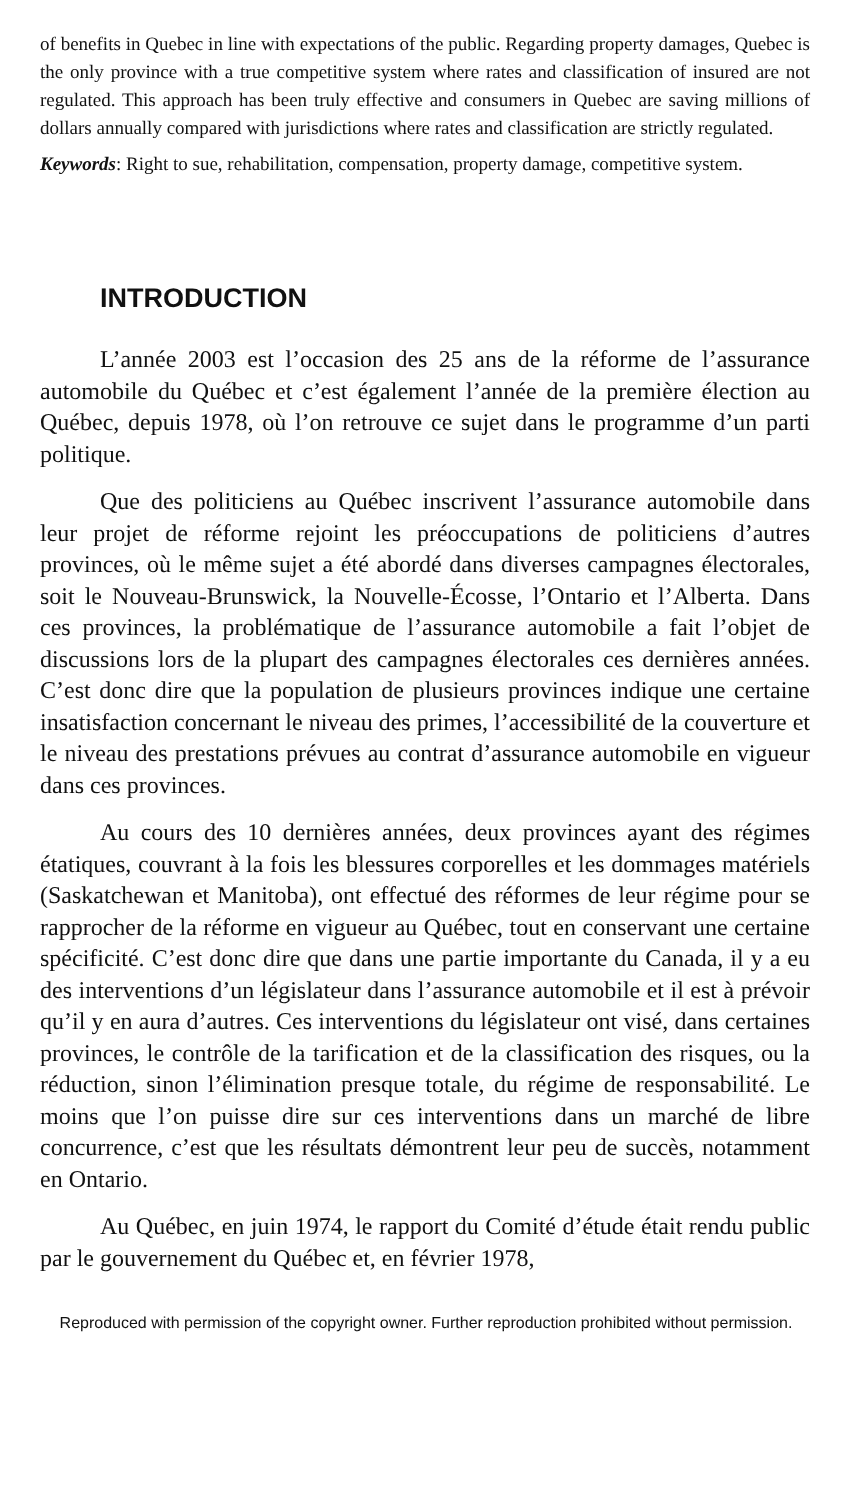of benefits in Quebec in line with expectations of the public. Regarding property damages, Quebec is the only province with a true competitive system where rates and classification of insured are not regulated. This approach has been truly effective and consumers in Quebec are saving millions of dollars annually compared with jurisdictions where rates and classification are strictly regulated.
Keywords: Right to sue, rehabilitation, compensation, property damage, competitive system.
INTRODUCTION
L’année 2003 est l’occasion des 25 ans de la réforme de l’assurance automobile du Québec et c’est également l’année de la première élection au Québec, depuis 1978, où l’on retrouve ce sujet dans le programme d’un parti politique.
Que des politiciens au Québec inscrivent l’assurance automobile dans leur projet de réforme rejoint les préoccupations de politiciens d’autres provinces, où le même sujet a été abordé dans diverses campagnes électorales, soit le Nouveau-Brunswick, la Nouvelle-Écosse, l’Ontario et l’Alberta. Dans ces provinces, la problématique de l’assurance automobile a fait l’objet de discussions lors de la plupart des campagnes électorales ces dernières années. C’est donc dire que la population de plusieurs provinces indique une certaine insatisfaction concernant le niveau des primes, l’accessibilité de la couverture et le niveau des prestations prévues au contrat d’assurance automobile en vigueur dans ces provinces.
Au cours des 10 dernières années, deux provinces ayant des régimes étatiques, couvrant à la fois les blessures corporelles et les dommages matériels (Saskatchewan et Manitoba), ont effectué des réformes de leur régime pour se rapprocher de la réforme en vigueur au Québec, tout en conservant une certaine spécificité. C’est donc dire que dans une partie importante du Canada, il y a eu des interventions d’un législateur dans l’assurance automobile et il est à prévoir qu’il y en aura d’autres. Ces interventions du législateur ont visé, dans certaines provinces, le contrôle de la tarification et de la classification des risques, ou la réduction, sinon l’élimination presque totale, du régime de responsabilité. Le moins que l’on puisse dire sur ces interventions dans un marché de libre concurrence, c’est que les résultats démontrent leur peu de succès, notamment en Ontario.
Au Québec, en juin 1974, le rapport du Comité d’étude était rendu public par le gouvernement du Québec et, en février 1978,
Reproduced with permission of the copyright owner. Further reproduction prohibited without permission.